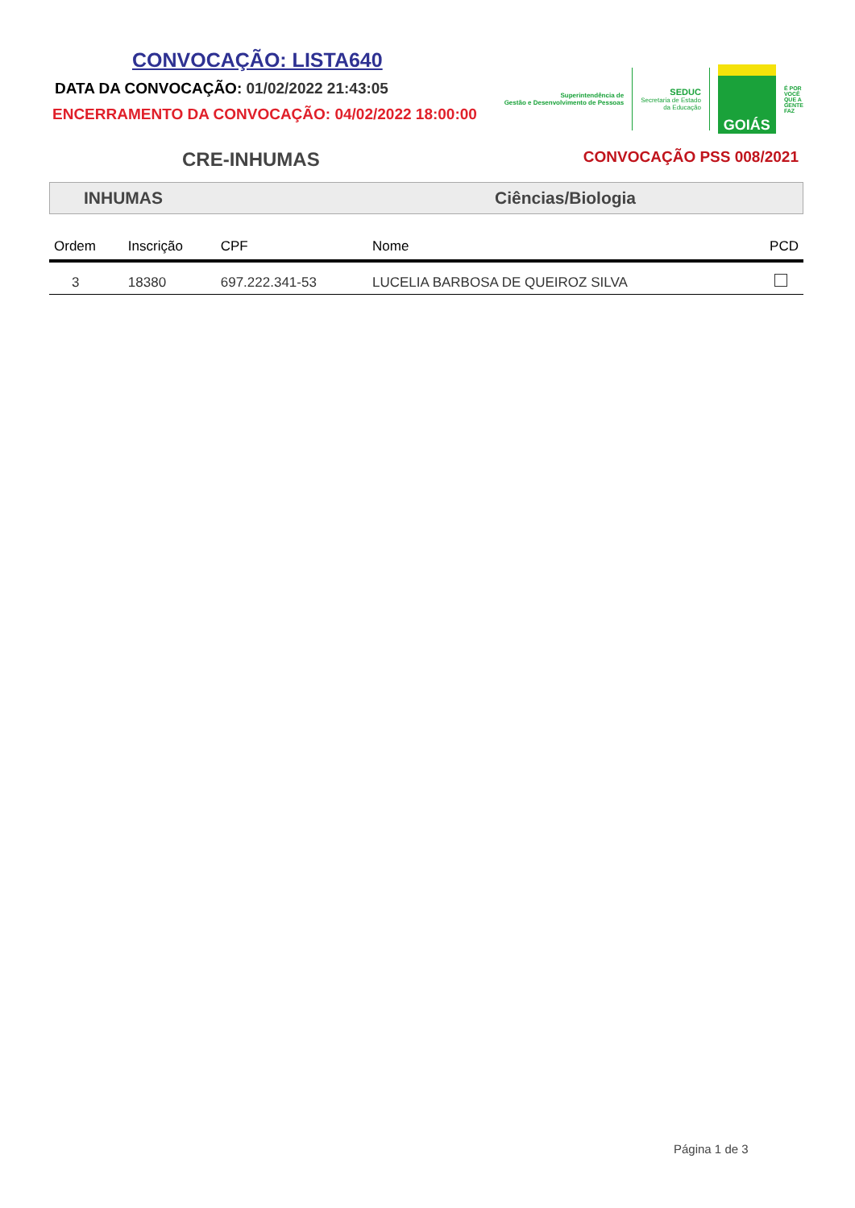CONVOCAÇÃO: LISTA640
DATA DA CONVOCAÇÃO: 01/02/2022 21:43:05
ENCERRAMENTO DA CONVOCAÇÃO: 04/02/2022 18:00:00
Superintendência de
Gestão e Desenvolvimento de Pessoas
SEDUC
Secretaria de Estado
da Educação
GOIÁS
É POR
VOCÊ
QUE A
GENTE
FAZ
CRE-INHUMAS
CONVOCAÇÃO PSS 008/2021
INHUMAS Ciências/Biologia
| Ordem | Inscrição | CPF | Nome | PCD |
| --- | --- | --- | --- | --- |
| 3 | 18380 | 697.222.341-53 | LUCELIA BARBOSA DE QUEIROZ SILVA | |
Página 1 de 3